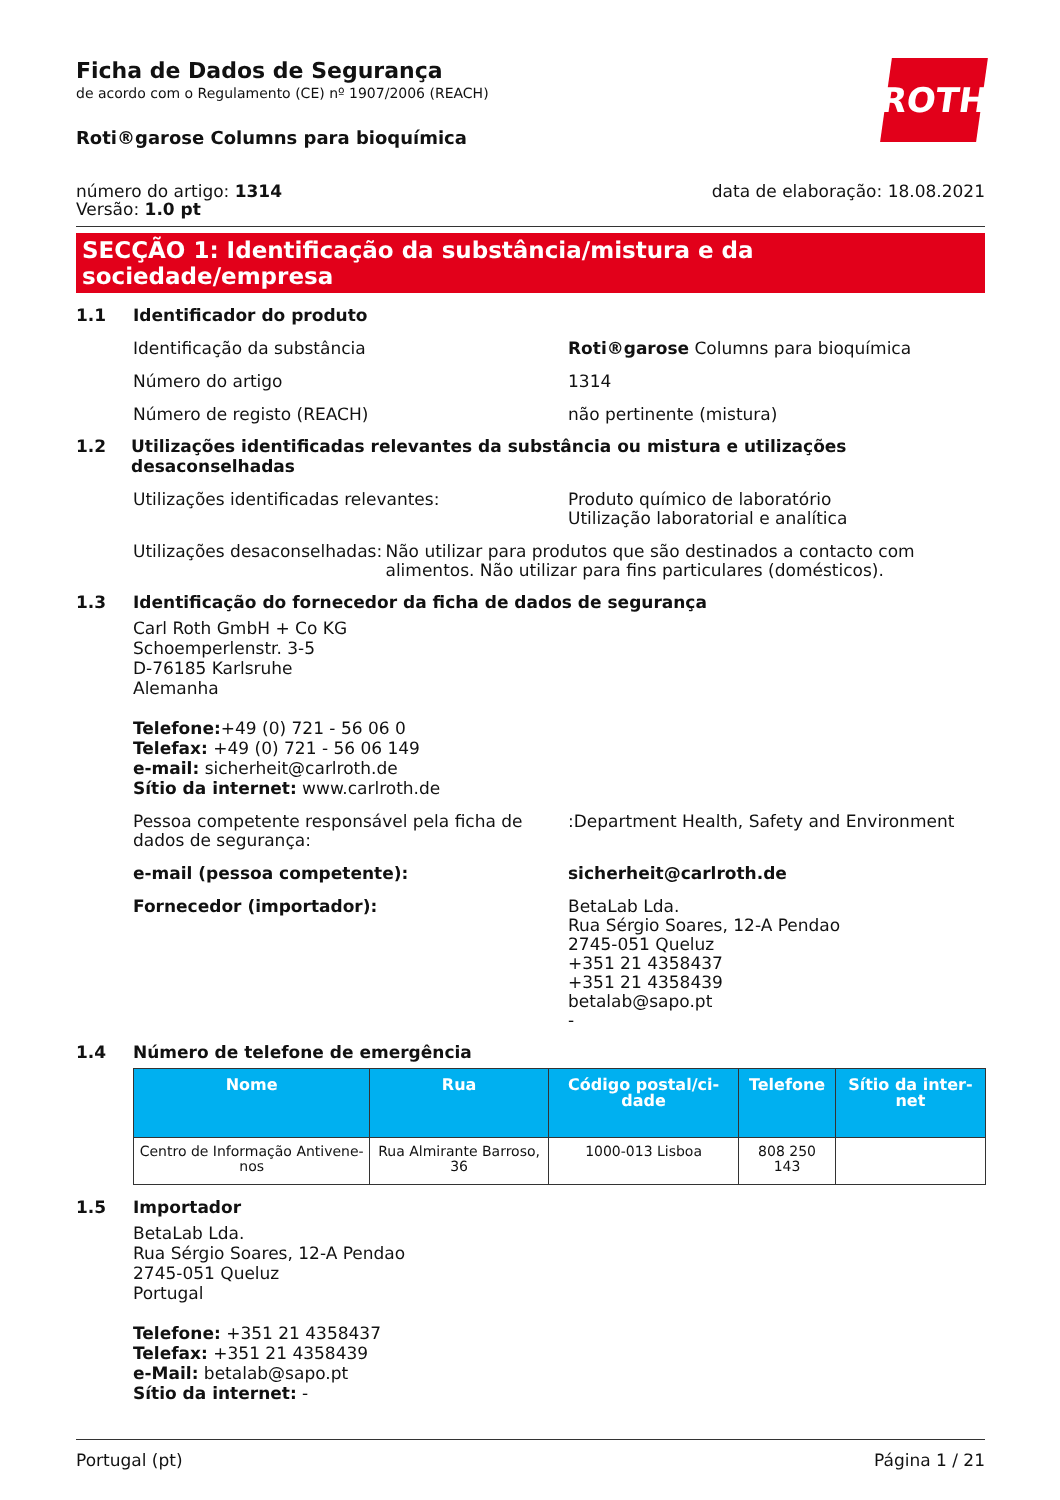Ficha de Dados de Segurança
de acordo com o Regulamento (CE) nº 1907/2006 (REACH)
Roti®garose Columns para bioquímica
ROTH
número do artigo: 1314
Versão: 1.0 pt
data de elaboração: 18.08.2021
SECÇÃO 1: Identificação da substância/mistura e da sociedade/empresa
1.1 Identificador do produto
Identificação da substância Roti®garose Columns para bioquímica
Número do artigo 1314
Número de registo (REACH) não pertinente (mistura)
1.2 Utilizações identificadas relevantes da substância ou mistura e utilizações desaconselhadas
Utilizações identificadas relevantes: Produto químico de laboratório
Utilização laboratorial e analítica
Utilizações desaconselhadas: Não utilizar para produtos que são destinados a contacto com alimentos. Não utilizar para fins particulares (domésticos).
1.3 Identificação do fornecedor da ficha de dados de segurança
Carl Roth GmbH + Co KG
Schoemperlenstr. 3-5
D-76185 Karlsruhe
Alemanha
Telefone:+49 (0) 721 - 56 06 0
Telefax: +49 (0) 721 - 56 06 149
e-mail: sicherheit@carlroth.de
Sítio da internet: www.carlroth.de
Pessoa competente responsável pela ficha de dados de segurança:
:Department Health, Safety and Environment
e-mail (pessoa competente): sicherheit@carlroth.de
Fornecedor (importador): BetaLab Lda.
Rua Sérgio Soares, 12-A Pendao
2745-051 Queluz
+351 21 4358437
+351 21 4358439
betalab@sapo.pt
-
1.4 Número de telefone de emergência
| Nome | Rua | Código postal/ci-dade | Telefone | Sítio da inter-net |
| --- | --- | --- | --- | --- |
| Centro de Informação Antivene-nos | Rua Almirante Barroso, 36 | 1000-013 Lisboa | 808 250 143 | |
1.5 Importador
BetaLab Lda.
Rua Sérgio Soares, 12-A Pendao
2745-051 Queluz
Portugal
Telefone: +351 21 4358437
Telefax: +351 21 4358439
e-Mail: betalab@sapo.pt
Sítio da internet: -
Portugal (pt) Página 1 / 21